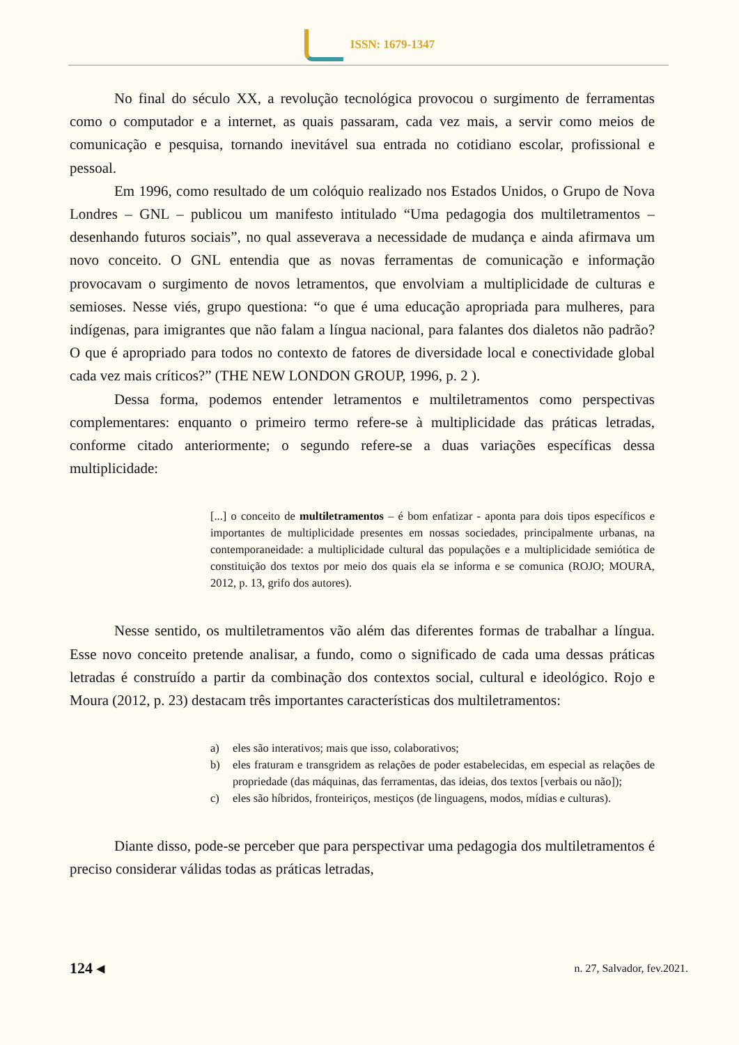ISSN: 1679-1347
No final do século XX, a revolução tecnológica provocou o surgimento de ferramentas como o computador e a internet, as quais passaram, cada vez mais, a servir como meios de comunicação e pesquisa, tornando inevitável sua entrada no cotidiano escolar, profissional e pessoal.
Em 1996, como resultado de um colóquio realizado nos Estados Unidos, o Grupo de Nova Londres – GNL – publicou um manifesto intitulado “Uma pedagogia dos multiletramentos – desenhando futuros sociais”, no qual asseverava a necessidade de mudança e ainda afirmava um novo conceito. O GNL entendia que as novas ferramentas de comunicação e informação provocavam o surgimento de novos letramentos, que envolviam a multiplicidade de culturas e semioses. Nesse viés, grupo questiona: “o que é uma educação apropriada para mulheres, para indígenas, para imigrantes que não falam a língua nacional, para falantes dos dialetos não padrão? O que é apropriado para todos no contexto de fatores de diversidade local e conectividade global cada vez mais críticos?” (THE NEW LONDON GROUP, 1996, p. 2 ).
Dessa forma, podemos entender letramentos e multiletramentos como perspectivas complementares: enquanto o primeiro termo refere-se à multiplicidade das práticas letradas, conforme citado anteriormente; o segundo refere-se a duas variações específicas dessa multiplicidade:
[...] o conceito de multiletramentos – é bom enfatizar - aponta para dois tipos específicos e importantes de multiplicidade presentes em nossas sociedades, principalmente urbanas, na contemporaneidade: a multiplicidade cultural das populações e a multiplicidade semiótica de constituição dos textos por meio dos quais ela se informa e se comunica (ROJO; MOURA, 2012, p. 13, grifo dos autores).
Nesse sentido, os multiletramentos vão além das diferentes formas de trabalhar a língua. Esse novo conceito pretende analisar, a fundo, como o significado de cada uma dessas práticas letradas é construído a partir da combinação dos contextos social, cultural e ideológico. Rojo e Moura (2012, p. 23) destacam três importantes características dos multiletramentos:
a) eles são interativos; mais que isso, colaborativos;
b) eles fraturam e transgridem as relações de poder estabelecidas, em especial as relações de propriedade (das máquinas, das ferramentas, das ideias, dos textos [verbais ou não]);
c) eles são híbridos, fronteiriços, mestiços (de linguagens, modos, mídias e culturas).
Diante disso, pode-se perceber que para perspectivar uma pedagogia dos multiletramentos é preciso considerar válidas todas as práticas letradas,
124 ◂ n. 27, Salvador, fev.2021.